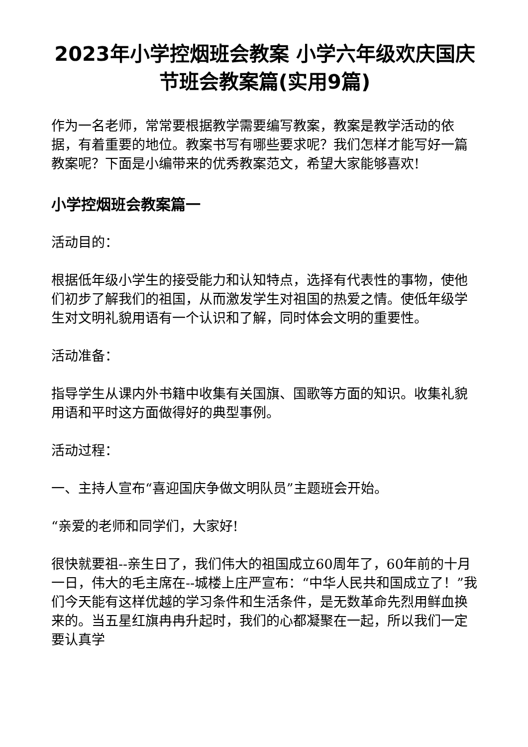2023年小学控烟班会教案 小学六年级欢庆国庆节班会教案篇(实用9篇)
作为一名老师，常常要根据教学需要编写教案，教案是教学活动的依据，有着重要的地位。教案书写有哪些要求呢？我们怎样才能写好一篇教案呢？下面是小编带来的优秀教案范文，希望大家能够喜欢!
小学控烟班会教案篇一
活动目的：
根据低年级小学生的接受能力和认知特点，选择有代表性的事物，使他们初步了解我们的祖国，从而激发学生对祖国的热爱之情。使低年级学生对文明礼貌用语有一个认识和了解，同时体会文明的重要性。
活动准备：
指导学生从课内外书籍中收集有关国旗、国歌等方面的知识。收集礼貌用语和平时这方面做得好的典型事例。
活动过程：
一、主持人宣布“喜迎国庆争做文明队员”主题班会开始。
“亲爱的老师和同学们，大家好!
很快就要祖--亲生日了，我们伟大的祖国成立60周年了，60年前的十月一日，伟大的毛主席在--城楼上庄严宣布：“中华人民共和国成立了！”我们今天能有这样优越的学习条件和生活条件，是无数革命先烈用鲜血换来的。当五星红旗冉冉升起时，我们的心都凝聚在一起，所以我们一定要认真学